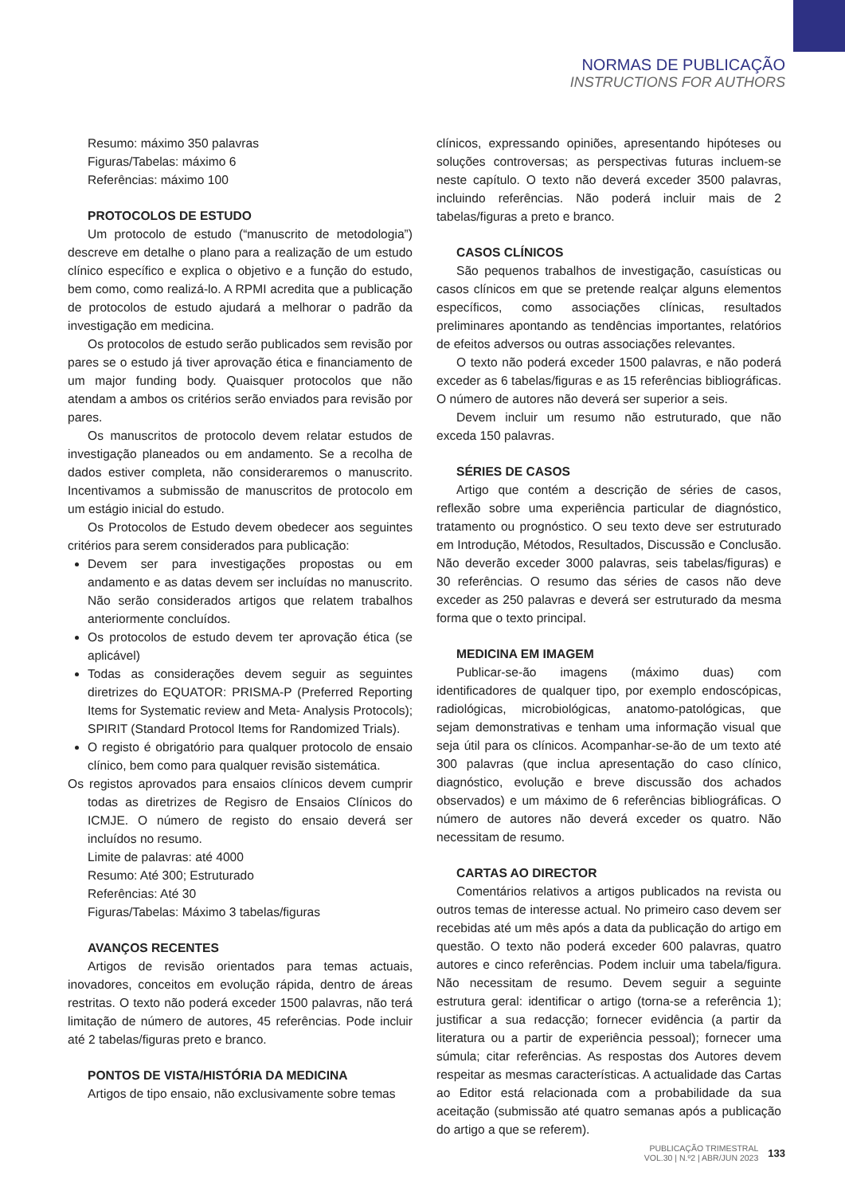NORMAS DE PUBLICAÇÃO
INSTRUCTIONS FOR AUTHORS
Resumo: máximo 350 palavras
Figuras/Tabelas: máximo 6
Referências: máximo 100
PROTOCOLOS DE ESTUDO
Um protocolo de estudo (“manuscrito de metodologia”) descreve em detalhe o plano para a realização de um estudo clínico específico e explica o objetivo e a função do estudo, bem como, como realizá-lo. A RPMI acredita que a publicação de protocolos de estudo ajudará a melhorar o padrão da investigação em medicina.
Os protocolos de estudo serão publicados sem revisão por pares se o estudo já tiver aprovação ética e financiamento de um major funding body. Quaisquer protocolos que não atendam a ambos os critérios serão enviados para revisão por pares.
Os manuscritos de protocolo devem relatar estudos de investigação planeados ou em andamento. Se a recolha de dados estiver completa, não consideraremos o manuscrito. Incentivamos a submissão de manuscritos de protocolo em um estágio inicial do estudo.
Os Protocolos de Estudo devem obedecer aos seguintes critérios para serem considerados para publicação:
Devem ser para investigações propostas ou em andamento e as datas devem ser incluídas no manuscrito. Não serão considerados artigos que relatem trabalhos anteriormente concluídos.
Os protocolos de estudo devem ter aprovação ética (se aplicável)
Todas as considerações devem seguir as seguintes diretrizes do EQUATOR: PRISMA-P (Preferred Reporting Items for Systematic review and Meta- Analysis Protocols); SPIRIT (Standard Protocol Items for Randomized Trials).
O registo é obrigatório para qualquer protocolo de ensaio clínico, bem como para qualquer revisão sistemática.
Os registos aprovados para ensaios clínicos devem cumprir todas as diretrizes de Regisro de Ensaios Clínicos do ICMJE. O número de registo do ensaio deverá ser incluídos no resumo.
Limite de palavras: até 4000
Resumo: Até 300; Estruturado
Referências: Até 30
Figuras/Tabelas: Máximo 3 tabelas/figuras
AVANÇOS RECENTES
Artigos de revisão orientados para temas actuais, inovadores, conceitos em evolução rápida, dentro de áreas restritas. O texto não poderá exceder 1500 palavras, não terá limitação de número de autores, 45 referências. Pode incluir até 2 tabelas/figuras preto e branco.
PONTOS DE VISTA/HISTÓRIA DA MEDICINA
Artigos de tipo ensaio, não exclusivamente sobre temas
clínicos, expressando opiniões, apresentando hipóteses ou soluções controversas; as perspectivas futuras incluem-se neste capítulo. O texto não deverá exceder 3500 palavras, incluindo referências. Não poderá incluir mais de 2 tabelas/figuras a preto e branco.
CASOS CLÍNICOS
São pequenos trabalhos de investigação, casuísticas ou casos clínicos em que se pretende realçar alguns elementos específicos, como associações clínicas, resultados preliminares apontando as tendências importantes, relatórios de efeitos adversos ou outras associações relevantes.
O texto não poderá exceder 1500 palavras, e não poderá exceder as 6 tabelas/figuras e as 15 referências bibliográficas. O número de autores não deverá ser superior a seis.
Devem incluir um resumo não estruturado, que não exceda 150 palavras.
SÉRIES DE CASOS
Artigo que contém a descrição de séries de casos, reflexão sobre uma experiência particular de diagnóstico, tratamento ou prognóstico. O seu texto deve ser estruturado em Introdução, Métodos, Resultados, Discussão e Conclusão. Não deverão exceder 3000 palavras, seis tabelas/figuras) e 30 referências. O resumo das séries de casos não deve exceder as 250 palavras e deverá ser estruturado da mesma forma que o texto principal.
MEDICINA EM IMAGEM
Publicar-se-ão imagens (máximo duas) com identificadores de qualquer tipo, por exemplo endoscópicas, radiológicas, microbiológicas, anatomo-patológicas, que sejam demonstrativas e tenham uma informação visual que seja útil para os clínicos. Acompanhar-se-ão de um texto até 300 palavras (que inclua apresentação do caso clínico, diagnóstico, evolução e breve discussão dos achados observados) e um máximo de 6 referências bibliográficas. O número de autores não deverá exceder os quatro. Não necessitam de resumo.
CARTAS AO DIRECTOR
Comentários relativos a artigos publicados na revista ou outros temas de interesse actual. No primeiro caso devem ser recebidas até um mês após a data da publicação do artigo em questão. O texto não poderá exceder 600 palavras, quatro autores e cinco referências. Podem incluir uma tabela/figura. Não necessitam de resumo. Devem seguir a seguinte estrutura geral: identificar o artigo (torna-se a referência 1); justificar a sua redacção; fornecer evidência (a partir da literatura ou a partir de experiência pessoal); fornecer uma súmula; citar referências. As respostas dos Autores devem respeitar as mesmas características. A actualidade das Cartas ao Editor está relacionada com a probabilidade da sua aceitação (submissão até quatro semanas após a publicação do artigo a que se referem).
PUBLICAÇÃO TRIMESTRAL
VOL.30 | N.º2 | ABR/JUN 2023
133